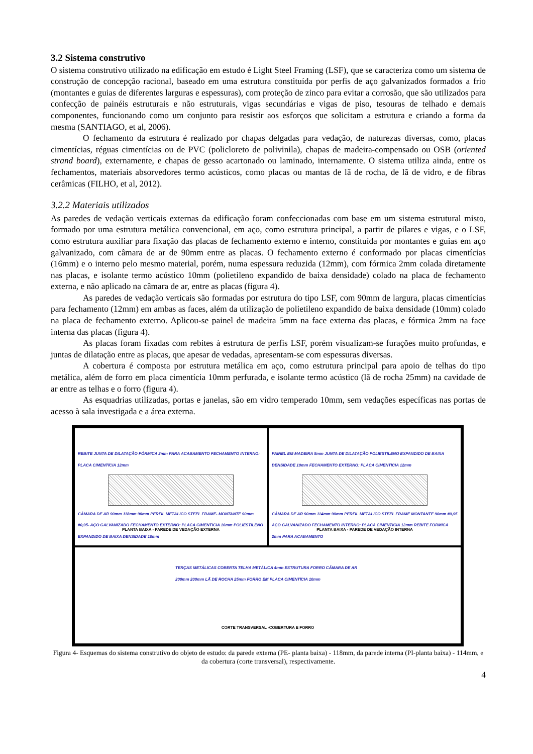3.2 Sistema construtivo
O sistema construtivo utilizado na edificação em estudo é Light Steel Framing (LSF), que se caracteriza como um sistema de construção de concepção racional, baseado em uma estrutura constituída por perfis de aço galvanizados formados a frio (montantes e guias de diferentes larguras e espessuras), com proteção de zinco para evitar a corrosão, que são utilizados para confecção de painéis estruturais e não estruturais, vigas secundárias e vigas de piso, tesouras de telhado e demais componentes, funcionando como um conjunto para resistir aos esforços que solicitam a estrutura e criando a forma da mesma (SANTIAGO, et al, 2006).
O fechamento da estrutura é realizado por chapas delgadas para vedação, de naturezas diversas, como, placas cimentícias, réguas cimentícias ou de PVC (policloreto de polivinila), chapas de madeira-compensado ou OSB (oriented strand board), externamente, e chapas de gesso acartonado ou laminado, internamente. O sistema utiliza ainda, entre os fechamentos, materiais absorvedores termo acústicos, como placas ou mantas de lã de rocha, de lã de vidro, e de fibras cerâmicas (FILHO, et al, 2012).
3.2.2 Materiais utilizados
As paredes de vedação verticais externas da edificação foram confeccionadas com base em um sistema estrutural misto, formado por uma estrutura metálica convencional, em aço, como estrutura principal, a partir de pilares e vigas, e o LSF, como estrutura auxiliar para fixação das placas de fechamento externo e interno, constituída por montantes e guias em aço galvanizado, com câmara de ar de 90mm entre as placas. O fechamento externo é conformado por placas cimentícias (16mm) e o interno pelo mesmo material, porém, numa espessura reduzida (12mm), com fórmica 2mm colada diretamente nas placas, e isolante termo acústico 10mm (polietileno expandido de baixa densidade) colado na placa de fechamento externa, e não aplicado na câmara de ar, entre as placas (figura 4).
As paredes de vedação verticais são formadas por estrutura do tipo LSF, com 90mm de largura, placas cimentícias para fechamento (12mm) em ambas as faces, além da utilização de polietileno expandido de baixa densidade (10mm) colado na placa de fechamento externo. Aplicou-se painel de madeira 5mm na face externa das placas, e fórmica 2mm na face interna das placas (figura 4).
As placas foram fixadas com rebites à estrutura de perfis LSF, porém visualizam-se furações muito profundas, e juntas de dilatação entre as placas, que apesar de vedadas, apresentam-se com espessuras diversas.
A cobertura é composta por estrutura metálica em aço, como estrutura principal para apoio de telhas do tipo metálica, além de forro em placa cimentícia 10mm perfurada, e isolante termo acústico (lã de rocha 25mm) na cavidade de ar entre as telhas e o forro (figura 4).
As esquadrias utilizadas, portas e janelas, são em vidro temperado 10mm, sem vedações específicas nas portas de acesso à sala investigada e a área externa.
REBITE JUNTA DE DILATAÇÃO FÓRMICA 2mm PARA ACABAMENTO FECHAMENTO INTERNO: PLACA CIMENTÍCIA 12mm
CÂMARA DE AR 90mm 118mm 90mm PERFIL METÁLICO STEEL FRAME- MONTANTE 90mm #0,95- AÇO GALVANIZADO FECHAMENTO EXTERNO: PLACA CIMENTÍCIA 16mm POLIESTILENO EXPANDIDO DE BAIXA DENSIDADE 10mm
PLANTA BAIXA - PAREDE DE VEDAÇÃO EXTERNA
PAINEL EM MADEIRA 5mm JUNTA DE DILATAÇÃO POLIESTILENO EXPANDIDO DE BAIXA DENSIDADE 10mm FECHAMENTO EXTERNO: PLACA CIMENTÍCIA 12mm
CÂMARA DE AR 90mm 114mm 90mm PERFIL METÁLICO STEEL FRAME MONTANTE 90mm #0,95 AÇO GALVANIZADO FECHAMENTO INTERNO: PLACA CIMENTÍCIA 12mm REBITE FÓRMICA 2mm PARA ACABAMENTO
PLANTA BAIXA - PAREDE DE VEDAÇÃO INTERNA
TERÇAS METÁLICAS COBERTA TELHA METÁLICA 4mm ESTRUTURA FORRO CÂMARA DE AR 200mm 200mm LÃ DE ROCHA 25mm FORRO EM PLACA CIMENTÍCIA 10mm
CORTE TRANSVERSAL -COBERTURA E FORRO
Figura 4- Esquemas do sistema construtivo do objeto de estudo: da parede externa (PE- planta baixa) - 118mm, da parede interna (PI-planta baixa) - 114mm, e da cobertura (corte transversal), respectivamente.
4